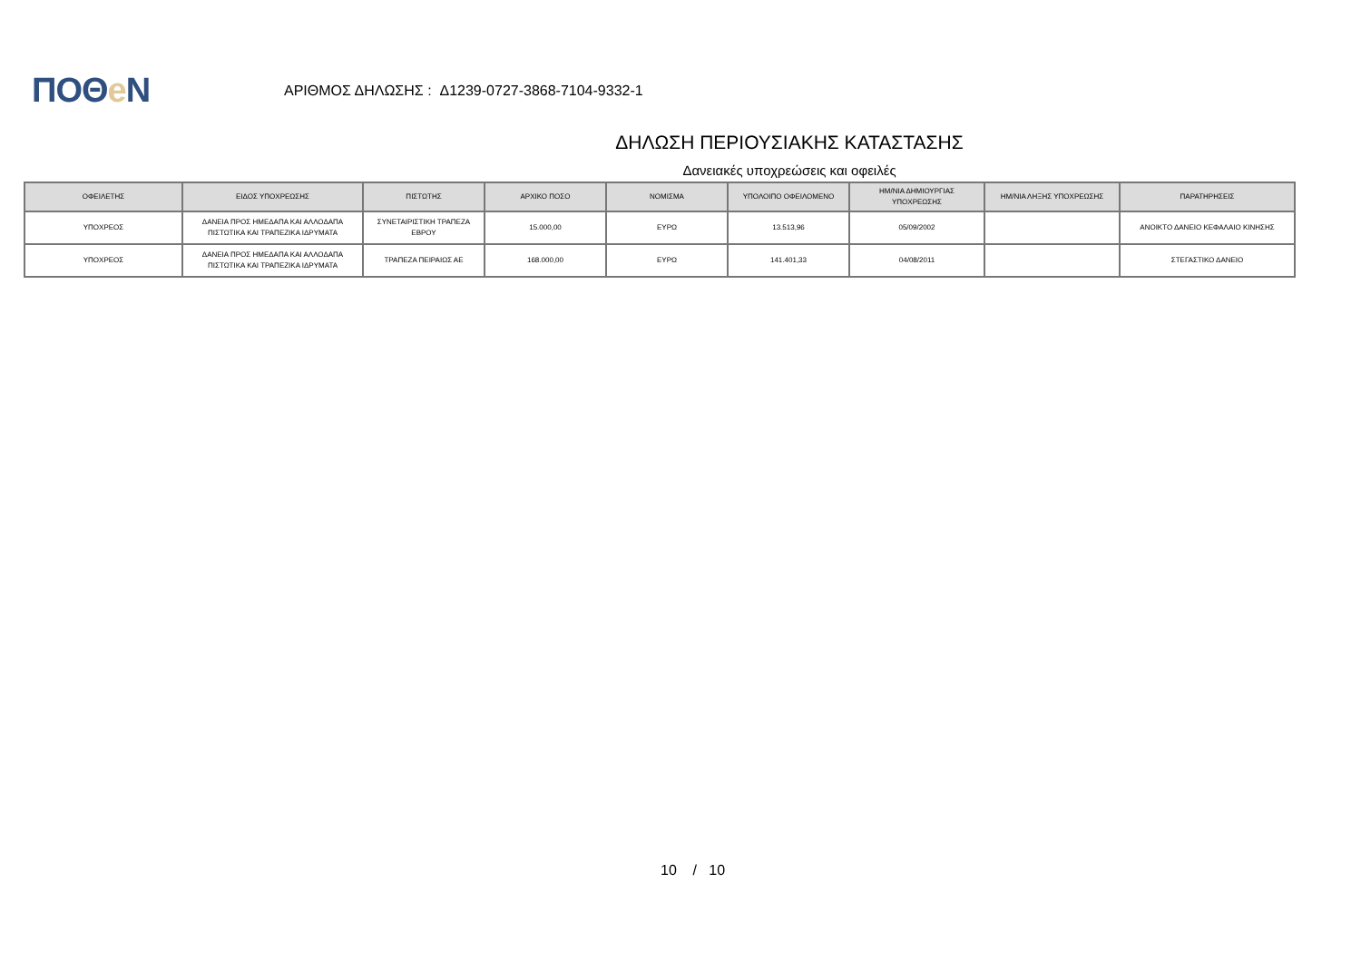ΠΟΘe Ν
ΑΡΙΘΜΟΣ ΔΗΛΩΣΗΣ : Δ1239-0727-3868-7104-9332-1
ΔΗΛΩΣΗ ΠΕΡΙΟΥΣΙΑΚΗΣ ΚΑΤΑΣΤΑΣΗΣ
Δανειακές υποχρεώσεις και οφειλές
| ΟΦΕΙΛΕΤΗΣ | ΕΙΔΟΣ ΥΠΟΧΡΕΩΣΗΣ | ΠΙΣΤΩΤΗΣ | ΑΡΧΙΚΟ ΠΟΣΟ | ΝΟΜΙΣΜΑ | ΥΠΟΛΟΙΠΟ ΟΦΕΙΛΟΜΕΝΟ | ΗΜ/ΝΙΑ ΔΗΜΙΟΥΡΓΙΑΣ ΥΠΟΧΡΕΩΣΗΣ | ΗΜ/ΝΙΑ ΛΗΞΗΣ ΥΠΟΧΡΕΩΣΗΣ | ΠΑΡΑΤΗΡΗΣΕΙΣ |
| --- | --- | --- | --- | --- | --- | --- | --- | --- |
| ΥΠΟΧΡΕΟΣ | ΔΑΝΕΙΑ ΠΡΟΣ ΗΜΕΔΑΠΑ ΚΑΙ ΑΛΛΟΔΑΠΑ ΠΙΣΤΩΤΙΚΑ ΚΑΙ ΤΡΑΠΕΖΙΚΑ ΙΔΡΥΜΑΤΑ | ΣΥΝΕΤΑΙΡΙΣΤΙΚΗ ΤΡΑΠΕΖΑ ΕΒΡΟΥ | 15.000,00 | ΕΥΡΩ | 13.513,96 | 05/09/2002 | | ΑΝΟΙΚΤΟ ΔΑΝΕΙΟ ΚΕΦΑΛΑΙΟ ΚΙΝΗΣΗΣ |
| ΥΠΟΧΡΕΟΣ | ΔΑΝΕΙΑ ΠΡΟΣ ΗΜΕΔΑΠΑ ΚΑΙ ΑΛΛΟΔΑΠΑ ΠΙΣΤΩΤΙΚΑ ΚΑΙ ΤΡΑΠΕΖΙΚΑ ΙΔΡΥΜΑΤΑ | ΤΡΑΠΕΖΑ ΠΕΙΡΑΙΩΣ ΑΕ | 168.000,00 | ΕΥΡΩ | 141.401,33 | 04/08/2011 | | ΣΤΕΓΑΣΤΙΚΟ ΔΑΝΕΙΟ |
10 / 10